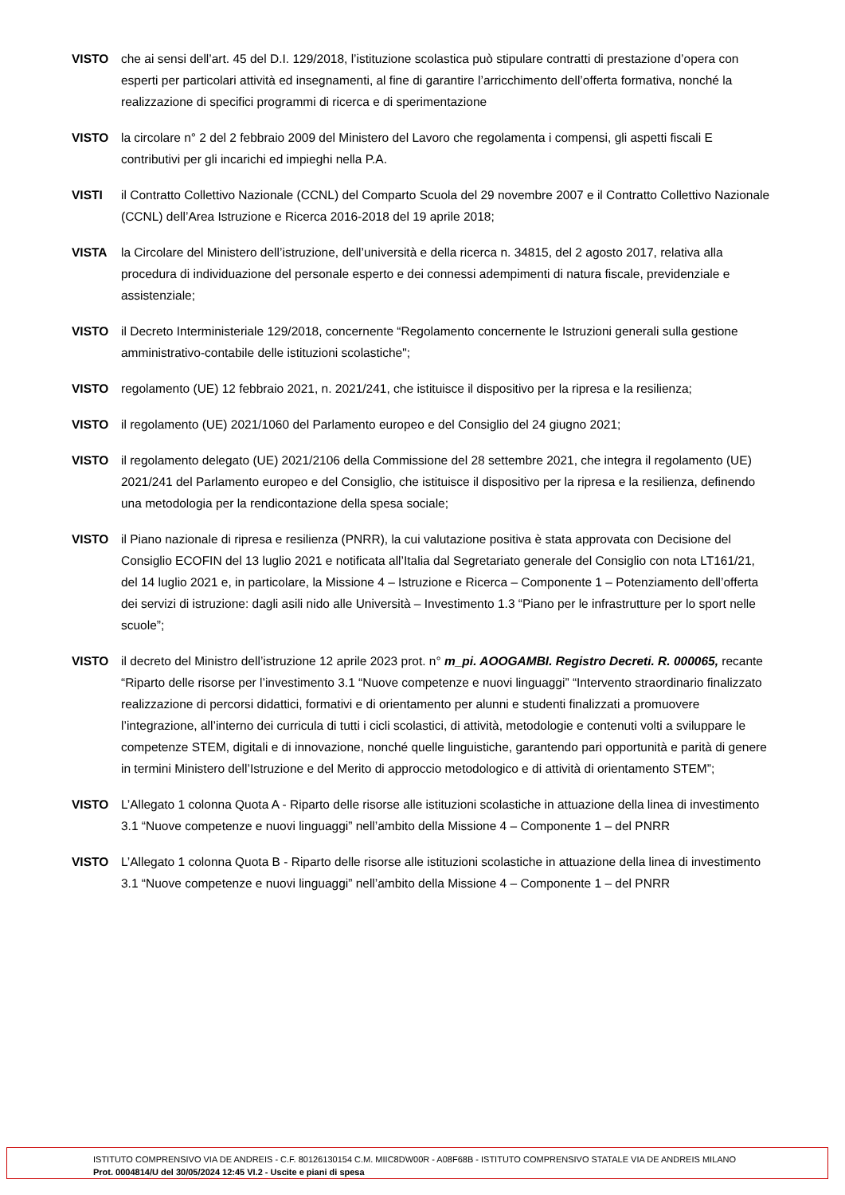VISTO che ai sensi dell’art. 45 del D.I. 129/2018, l’istituzione scolastica può stipulare contratti di prestazione d’opera con esperti per particolari attività ed insegnamenti, al fine di garantire l’arricchimento dell’offerta formativa, nonché la realizzazione di specifici programmi di ricerca e di sperimentazione
VISTO la circolare n° 2 del 2 febbraio 2009 del Ministero del Lavoro che regolamenta i compensi, gli aspetti fiscali E contributivi per gli incarichi ed impieghi nella P.A.
VISTI il Contratto Collettivo Nazionale (CCNL) del Comparto Scuola del 29 novembre 2007 e il Contratto Collettivo Nazionale (CCNL) dell’Area Istruzione e Ricerca 2016-2018 del 19 aprile 2018;
VISTA la Circolare del Ministero dell’istruzione, dell’università e della ricerca n. 34815, del 2 agosto 2017, relativa alla procedura di individuazione del personale esperto e dei connessi adempimenti di natura fiscale, previdenziale e assistenziale;
VISTO il Decreto Interministeriale 129/2018, concernente “Regolamento concernente le Istruzioni generali sulla gestione amministrativo-contabile delle istituzioni scolastiche";
VISTO regolamento (UE) 12 febbraio 2021, n. 2021/241, che istituisce il dispositivo per la ripresa e la resilienza;
VISTO il regolamento (UE) 2021/1060 del Parlamento europeo e del Consiglio del 24 giugno 2021;
VISTO il regolamento delegato (UE) 2021/2106 della Commissione del 28 settembre 2021, che integra il regolamento (UE) 2021/241 del Parlamento europeo e del Consiglio, che istituisce il dispositivo per la ripresa e la resilienza, definendo una metodologia per la rendicontazione della spesa sociale;
VISTO il Piano nazionale di ripresa e resilienza (PNRR), la cui valutazione positiva è stata approvata con Decisione del Consiglio ECOFIN del 13 luglio 2021 e notificata all’Italia dal Segretariato generale del Consiglio con nota LT161/21, del 14 luglio 2021 e, in particolare, la Missione 4 – Istruzione e Ricerca – Componente 1 – Potenziamento dell’offerta dei servizi di istruzione: dagli asili nido alle Università – Investimento 1.3 “Piano per le infrastrutture per lo sport nelle scuole”;
VISTO il decreto del Ministro dell’istruzione 12 aprile 2023 prot. n° m_pi. AOOGAMBI. Registro Decreti. R. 000065, recante “Riparto delle risorse per l’investimento 3.1 “Nuove competenze e nuovi linguaggi” “Intervento straordinario finalizzato realizzazione di percorsi didattici, formativi e di orientamento per alunni e studenti finalizzati a promuovere l’integrazione, all’interno dei curricula di tutti i cicli scolastici, di attività, metodologie e contenuti volti a sviluppare le competenze STEM, digitali e di innovazione, nonché quelle linguistiche, garantendo pari opportunità e parità di genere in termini Ministero dell’Istruzione e del Merito di approccio metodologico e di attività di orientamento STEM”;
VISTO L’Allegato 1 colonna Quota A - Riparto delle risorse alle istituzioni scolastiche in attuazione della linea di investimento 3.1 “Nuove competenze e nuovi linguaggi” nell’ambito della Missione 4 – Componente 1 – del PNRR
VISTO L’Allegato 1 colonna Quota B - Riparto delle risorse alle istituzioni scolastiche in attuazione della linea di investimento 3.1 “Nuove competenze e nuovi linguaggi” nell’ambito della Missione 4 – Componente 1 – del PNRR
ISTITUTO COMPRENSIVO VIA DE ANDREIS - C.F. 80126130154 C.M. MIIC8DW00R - A08F68B - ISTITUTO COMPRENSIVO STATALE VIA DE ANDREIS MILANO
Prot. 0004814/U del 30/05/2024 12:45 VI.2 - Uscite e piani di spesa